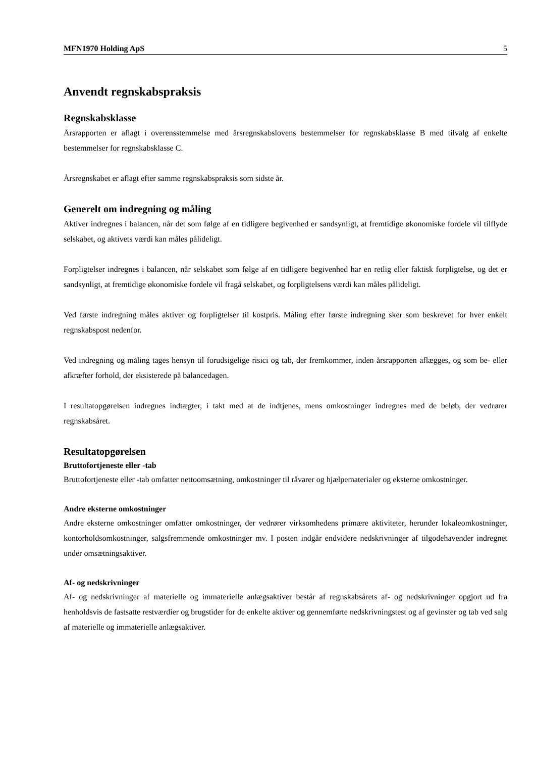MFN1970 Holding ApS 5
Anvendt regnskabspraksis
Regnskabsklasse
Årsrapporten er aflagt i overensstemmelse med årsregnskabslovens bestemmelser for regnskabsklasse B med tilvalg af enkelte bestemmelser for regnskabsklasse C.
Årsregnskabet er aflagt efter samme regnskabspraksis som sidste år.
Generelt om indregning og måling
Aktiver indregnes i balancen, når det som følge af en tidligere begivenhed er sandsynligt, at fremtidige økonomiske fordele vil tilflyde selskabet, og aktivets værdi kan måles pålideligt.
Forpligtelser indregnes i balancen, når selskabet som følge af en tidligere begivenhed har en retlig eller faktisk forpligtelse, og det er sandsynligt, at fremtidige økonomiske fordele vil fragå selskabet, og forpligtelsens værdi kan måles pålideligt.
Ved første indregning måles aktiver og forpligtelser til kostpris. Måling efter første indregning sker som beskrevet for hver enkelt regnskabspost nedenfor.
Ved indregning og måling tages hensyn til forudsigelige risici og tab, der fremkommer, inden årsrapporten aflægges, og som be- eller afkræfter forhold, der eksisterede på balancedagen.
I resultatopgørelsen indregnes indtægter, i takt med at de indtjenes, mens omkostninger indregnes med de beløb, der vedrører regnskabsåret.
Resultatopgørelsen
Bruttofortjeneste eller -tab
Bruttofortjeneste eller -tab omfatter nettoomsætning, omkostninger til råvarer og hjælpematerialer og eksterne omkostninger.
Andre eksterne omkostninger
Andre eksterne omkostninger omfatter omkostninger, der vedrører virksomhedens primære aktiviteter, herunder lokaleomkostninger, kontorholdsomkostninger, salgsfremmende omkostninger mv. I posten indgår endvidere nedskrivninger af tilgodehavender indregnet under omsætningsaktiver.
Af- og nedskrivninger
Af- og nedskrivninger af materielle og immaterielle anlægsaktiver består af regnskabsårets af- og nedskrivninger opgjort ud fra henholdsvis de fastsatte restværdier og brugstider for de enkelte aktiver og gennemførte nedskrivningstest og af gevinster og tab ved salg af materielle og immaterielle anlægsaktiver.